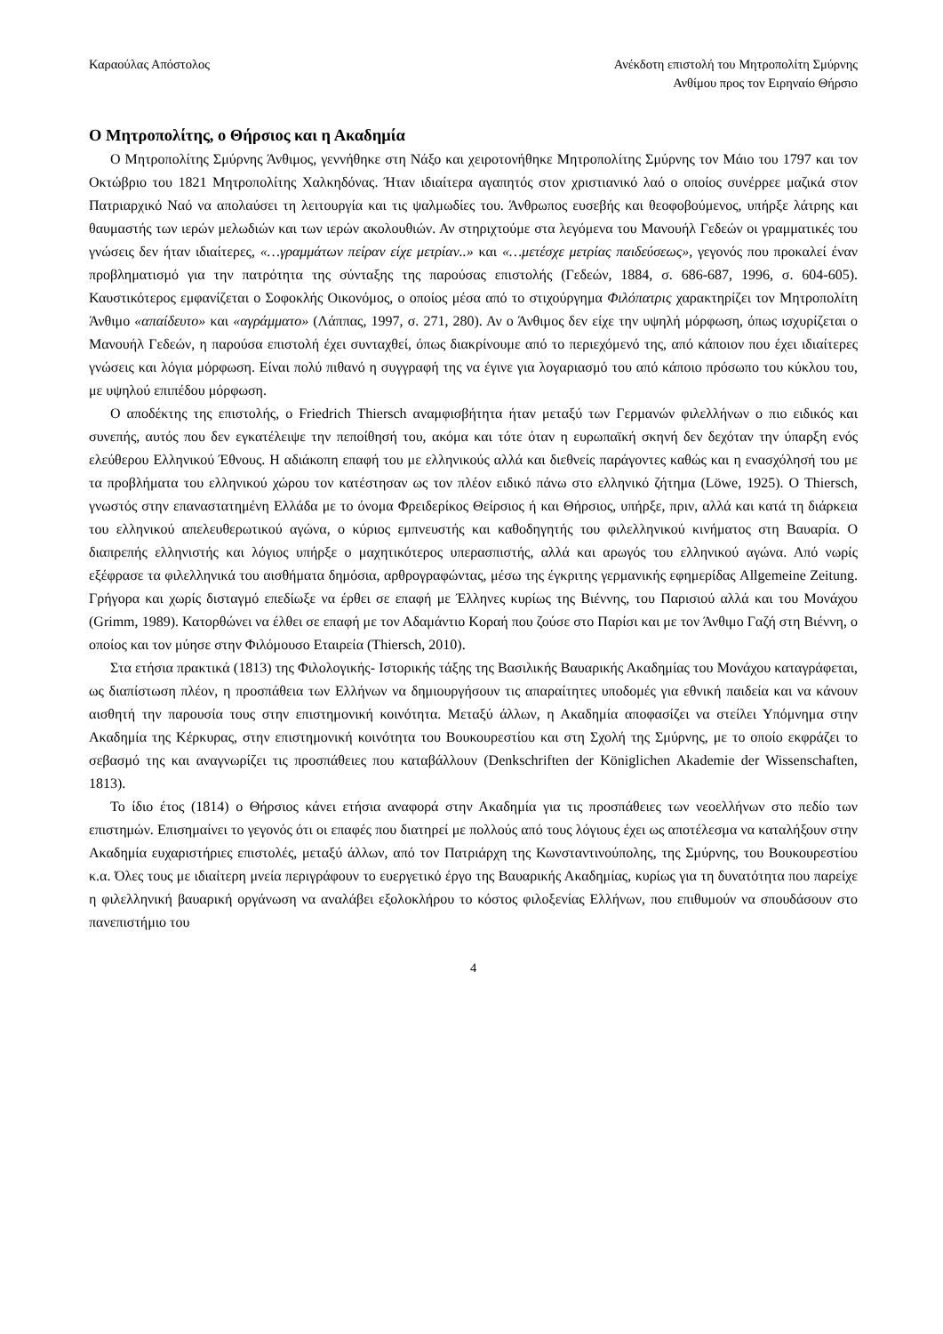Καραούλας Απόστολος Ανέκδοτη επιστολή του Μητροπολίτη Σμύρνης
Ανθίμου προς τον Ειρηναίο Θήρσιο
Ο Μητροπολίτης, ο Θήρσιος και η Ακαδημία
Ο Μητροπολίτης Σμύρνης Άνθιμος, γεννήθηκε στη Νάξο και χειροτονήθηκε Μητροπολίτης Σμύρνης τον Μάιο του 1797 και τον Οκτώβριο του 1821 Μητροπολίτης Χαλκηδόνας. Ήταν ιδιαίτερα αγαπητός στον χριστιανικό λαό ο οποίος συνέρρεε μαζικά στον Πατριαρχικό Ναό να απολαύσει τη λειτουργία και τις ψαλμωδίες του. Άνθρωπος ευσεβής και θεοφοβούμενος, υπήρξε λάτρης και θαυμαστής των ιερών μελωδιών και των ιερών ακολουθιών. Αν στηριχτούμε στα λεγόμενα του Μανουήλ Γεδεών οι γραμματικές του γνώσεις δεν ήταν ιδιαίτερες, «…γραμμάτων πείραν είχε μετρίαν..» και «…μετέσχε μετρίας παιδεύσεως», γεγονός που προκαλεί έναν προβληματισμό για την πατρότητα της σύνταξης της παρούσας επιστολής (Γεδεών, 1884, σ. 686-687, 1996, σ. 604-605). Καυστικότερος εμφανίζεται ο Σοφοκλής Οικονόμος, ο οποίος μέσα από το στιχούργημα Φιλόπατρις χαρακτηρίζει τον Μητροπολίτη Άνθιμο «απαίδευτο» και «αγράμματο» (Λάππας, 1997, σ. 271, 280). Αν ο Άνθιμος δεν είχε την υψηλή μόρφωση, όπως ισχυρίζεται ο Μανουήλ Γεδεών, η παρούσα επιστολή έχει συνταχθεί, όπως διακρίνουμε από το περιεχόμενό της, από κάποιον που έχει ιδιαίτερες γνώσεις και λόγια μόρφωση. Είναι πολύ πιθανό η συγγραφή της να έγινε για λογαριασμό του από κάποιο πρόσωπο του κύκλου του, με υψηλού επιπέδου μόρφωση.
Ο αποδέκτης της επιστολής, ο Friedrich Thiersch αναμφισβήτητα ήταν μεταξύ των Γερμανών φιλελλήνων ο πιο ειδικός και συνεπής, αυτός που δεν εγκατέλειψε την πεποίθησή του, ακόμα και τότε όταν η ευρωπαϊκή σκηνή δεν δεχόταν την ύπαρξη ενός ελεύθερου Ελληνικού Έθνους. Η αδιάκοπη επαφή του με ελληνικούς αλλά και διεθνείς παράγοντες καθώς και η ενασχόλησή του με τα προβλήματα του ελληνικού χώρου τον κατέστησαν ως τον πλέον ειδικό πάνω στο ελληνικό ζήτημα (Löwe, 1925). Ο Thiersch, γνωστός στην επαναστατημένη Ελλάδα με το όνομα Φρειδερίκος Θείρσιος ή και Θήρσιος, υπήρξε, πριν, αλλά και κατά τη διάρκεια του ελληνικού απελευθερωτικού αγώνα, ο κύριος εμπνευστής και καθοδηγητής του φιλελληνικού κινήματος στη Βαυαρία. Ο διαπρεπής ελληνιστής και λόγιος υπήρξε ο μαχητικότερος υπερασπιστής, αλλά και αρωγός του ελληνικού αγώνα. Από νωρίς εξέφρασε τα φιλελληνικά του αισθήματα δημόσια, αρθρογραφώντας, μέσω της έγκριτης γερμανικής εφημερίδας Allgemeine Zeitung. Γρήγορα και χωρίς δισταγμό επεδίωξε να έρθει σε επαφή με Έλληνες κυρίως της Βιέννης, του Παρισιού αλλά και του Μονάχου (Grimm, 1989). Κατορθώνει να έλθει σε επαφή με τον Αδαμάντιο Κοραή που ζούσε στο Παρίσι και με τον Άνθιμο Γαζή στη Βιέννη, ο οποίος και τον μύησε στην Φιλόμουσο Εταιρεία (Thiersch, 2010).
Στα ετήσια πρακτικά (1813) της Φιλολογικής- Ιστορικής τάξης της Βασιλικής Βαυαρικής Ακαδημίας του Μονάχου καταγράφεται, ως διαπίστωση πλέον, η προσπάθεια των Ελλήνων να δημιουργήσουν τις απαραίτητες υποδομές για εθνική παιδεία και να κάνουν αισθητή την παρουσία τους στην επιστημονική κοινότητα. Μεταξύ άλλων, η Ακαδημία αποφασίζει να στείλει Υπόμνημα στην Ακαδημία της Κέρκυρας, στην επιστημονική κοινότητα του Βουκουρεστίου και στη Σχολή της Σμύρνης, με το οποίο εκφράζει το σεβασμό της και αναγνωρίζει τις προσπάθειες που καταβάλλουν (Denkschriften der Königlichen Akademie der Wissenschaften, 1813).
Το ίδιο έτος (1814) ο Θήρσιος κάνει ετήσια αναφορά στην Ακαδημία για τις προσπάθειες των νεοελλήνων στο πεδίο των επιστημών. Επισημαίνει το γεγονός ότι οι επαφές που διατηρεί με πολλούς από τους λόγιους έχει ως αποτέλεσμα να καταλήξουν στην Ακαδημία ευχαριστήριες επιστολές, μεταξύ άλλων, από τον Πατριάρχη της Κωνσταντινούπολης, της Σμύρνης, του Βουκουρεστίου κ.α. Όλες τους με ιδιαίτερη μνεία περιγράφουν το ευεργετικό έργο της Βαυαρικής Ακαδημίας, κυρίως για τη δυνατότητα που παρείχε η φιλελληνική βαυαρική οργάνωση να αναλάβει εξολοκλήρου το κόστος φιλοξενίας Ελλήνων, που επιθυμούν να σπουδάσουν στο πανεπιστήμιο του
4